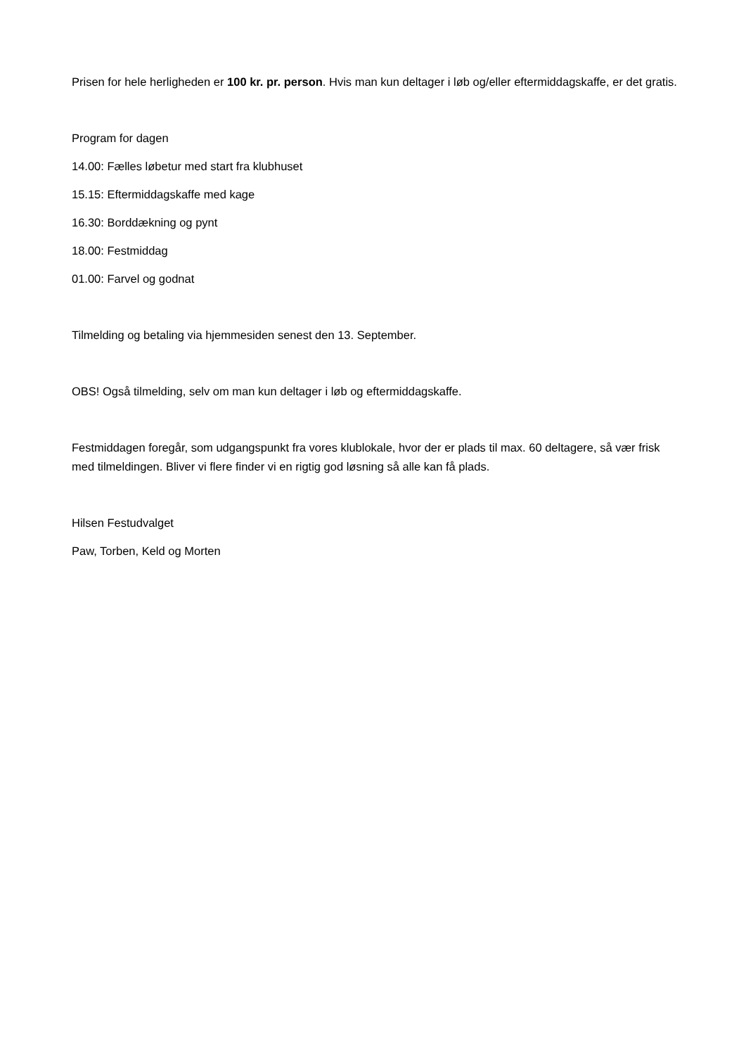Prisen for hele herligheden er 100 kr. pr. person. Hvis man kun deltager i løb og/eller eftermiddagskaffe, er det gratis.
Program for dagen
14.00: Fælles løbetur med start fra klubhuset
15.15: Eftermiddagskaffe med kage
16.30: Borddækning og pynt
18.00: Festmiddag
01.00: Farvel og godnat
Tilmelding og betaling via hjemmesiden senest den 13. September.
OBS! Også tilmelding, selv om man kun deltager i løb og eftermiddagskaffe.
Festmiddagen foregår, som udgangspunkt fra vores klublokale, hvor der er plads til max. 60 deltagere, så vær frisk med tilmeldingen. Bliver vi flere finder vi en rigtig god løsning så alle kan få plads.
Hilsen Festudvalget
Paw, Torben, Keld og Morten